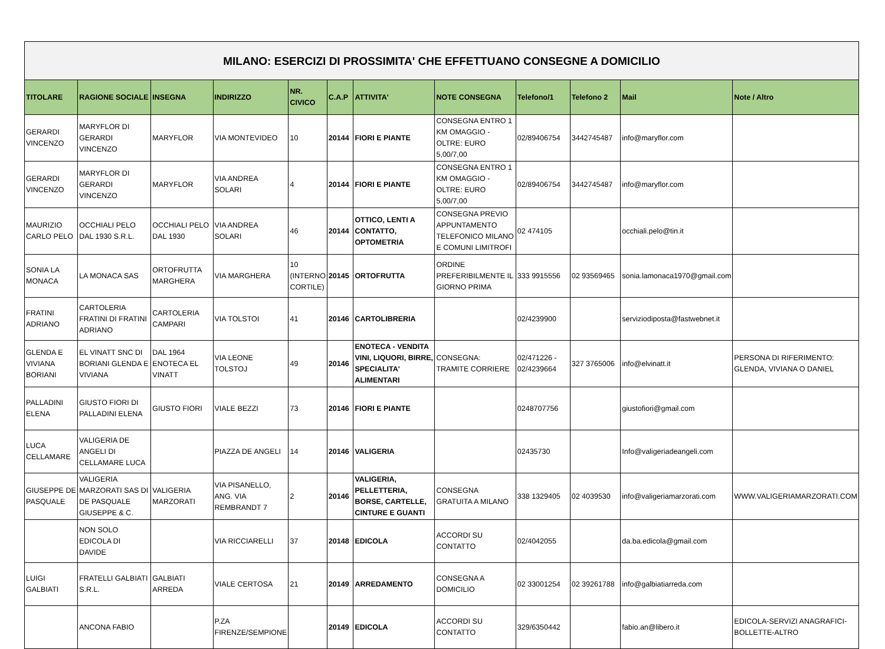| MILANO: ESERCIZI DI PROSSIMITA' CHE EFFETTUANO CONSEGNE A DOMICILIO | | | | | | | | | | | |
| TITOLARE | RAGIONE SOCIALE | INSEGNA | INDIRIZZO | NR. CIVICO | C.A.P | ATTIVITA' | NOTE CONSEGNA | Telefono/1 | Telefono 2 | Mail | Note / Altro |
| GERARDI VINCENZO | MARYFLOR DI GERARDI VINCENZO | MARYFLOR | VIA MONTEVIDEO | 10 | 20144 | FIORI E PIANTE | CONSEGNA ENTRO 1 KM OMAGGIO - OLTRE: EURO 5,00/7,00 | 02/89406754 | 3442745487 | info@maryflor.com | |
| GERARDI VINCENZO | MARYFLOR DI GERARDI VINCENZO | MARYFLOR | VIA ANDREA SOLARI | 4 | 20144 | FIORI E PIANTE | CONSEGNA ENTRO 1 KM OMAGGIO - OLTRE: EURO 5,00/7,00 | 02/89406754 | 3442745487 | info@maryflor.com | |
| MAURIZIO CARLO PELO | OCCHIALI PELO DAL 1930 S.R.L. | OCCHIALI PELO DAL 1930 | VIA ANDREA SOLARI | 46 | 20144 | OTTICO, LENTI A CONTATTO, OPTOMETRIA | CONSEGNA PREVIO APPUNTAMENTO TELEFONICO MILANO E COMUNI LIMITROFI | 02 474105 | | occhiali.pelo@tin.it | |
| SONIA LA MONACA | LA MONACA SAS | ORTOFRUTTA MARGHERA | VIA MARGHERA | 10 (INTERNO CORTILE) | 20145 | ORTOFRUTTA | ORDINE PREFERIBILMENTE IL GIORNO PRIMA | 333 9915556 | 02 93569465 | sonia.lamonaca1970@gmail.com | |
| FRATINI ADRIANO | CARTOLERIA FRATINI DI FRATINI ADRIANO | CARTOLERIA CAMPARI | VIA TOLSTOI | 41 | 20146 | CARTOLIBRERIA | | 02/4239900 | | serviziodiposta@fastwebnet.it | |
| GLENDA E VIVIANA BORIANI | EL VINATT SNC DI BORIANI GLENDA E VIVIANA | DAL 1964 ENOTECA EL VINATT | VIA LEONE TOLSTOJ | 49 | 20146 | ENOTECA - VENDITA VINI, LIQUORI, BIRRE, SPECIALITA' ALIMENTARI | CONSEGNA: TRAMITE CORRIERE | 02/471226 - 02/4239664 | 327 3765006 | info@elvinatt.it | PERSONA DI RIFERIMENTO: GLENDA, VIVIANA O DANIEL |
| PALLADINI ELENA | GIUSTO FIORI DI PALLADINI ELENA | GIUSTO FIORI | VIALE BEZZI | 73 | 20146 | FIORI E PIANTE | | 0248707756 | | giustofiori@gmail.com | |
| LUCA CELLAMARE | VALIGERIA DE ANGELI DI CELLAMARE LUCA | | PIAZZA DE ANGELI | 14 | 20146 | VALIGERIA | | 02435730 | | Info@valigeriadeangeli.com | |
| GIUSEPPE DE PASQUALE | VALIGERIA MARZORATI SAS DI DE PASQUALE GIUSEPPE & C. | VALIGERIA MARZORATI | VIA PISANELLO, ANG. VIA REMBRANDT 7 | 2 | 20146 | VALIGERIA, PELLETTERIA, BORSE, CARTELLE, CINTURE E GUANTI | CONSEGNA GRATUITA A MILANO | 338 1329405 | 02 4039530 | info@valigeriamarzorati.com | WWW.VALIGERIAMARZORATI.COM |
| | NON SOLO EDICOLA DI DAVIDE | | VIA RICCIARELLI | 37 | 20148 | EDICOLA | ACCORDI SU CONTATTO | 02/4042055 | | da.ba.edicola@gmail.com | |
| LUIGI GALBIATI | FRATELLI GALBIATI S.R.L. | GALBIATI ARREDA | VIALE CERTOSA | 21 | 20149 | ARREDAMENTO | CONSEGNA A DOMICILIO | 02 33001254 | 02 39261788 | info@galbiatiarreda.com | |
| | ANCONA FABIO | | P.ZA FIRENZE/SEMPIONE | | 20149 | EDICOLA | ACCORDI SU CONTATTO | 329/6350442 | | fabio.an@libero.it | EDICOLA-SERVIZI ANAGRAFICI-BOLLETTE-ALTRO |